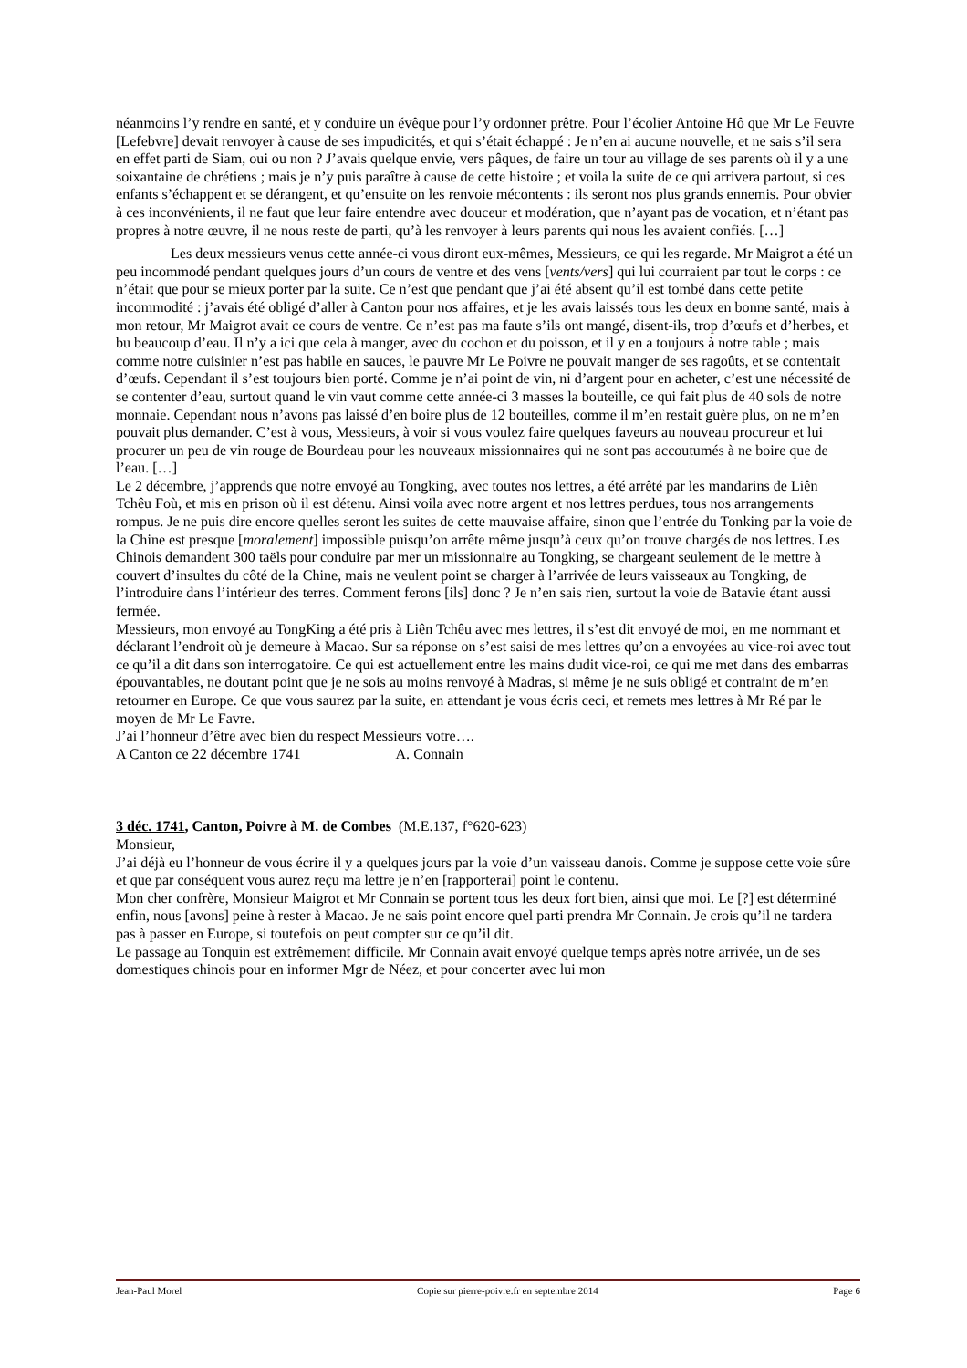néanmoins l’y rendre en santé, et y conduire un évêque pour l’y ordonner prêtre. Pour l’écolier Antoine Hô que Mr Le Feuvre [Lefebvre] devait renvoyer à cause de ses impudicités, et qui s’était échappé : Je n’en ai aucune nouvelle, et ne sais s’il sera en effet parti de Siam, oui ou non ? J’avais quelque envie, vers pâques, de faire un tour au village de ses parents où il y a une soixantaine de chrétiens ; mais je n’y puis paraître à cause de cette histoire ; et voila la suite de ce qui arrivera partout, si ces enfants s’échappent et se dérangent, et qu’ensuite on les renvoie mécontents : ils seront nos plus grands ennemis. Pour obvier à ces inconvénients, il ne faut que leur faire entendre avec douceur et modération, que n’ayant pas de vocation, et n’étant pas propres à notre œuvre, il ne nous reste de parti, qu’à les renvoyer à leurs parents qui nous les avaient confiés. […]
Les deux messieurs venus cette année-ci vous diront eux-mêmes, Messieurs, ce qui les regarde. Mr Maigrot a été un peu incommodé pendant quelques jours d’un cours de ventre et des vens [vents/vers] qui lui courraient par tout le corps : ce n’était que pour se mieux porter par la suite. Ce n’est que pendant que j’ai été absent qu’il est tombé dans cette petite incommodité : j’avais été obligé d’aller à Canton pour nos affaires, et je les avais laissés tous les deux en bonne santé, mais à mon retour, Mr Maigrot avait ce cours de ventre. Ce n’est pas ma faute s’ils ont mangé, disent-ils, trop d’œufs et d’herbes, et bu beaucoup d’eau. Il n’y a ici que cela à manger, avec du cochon et du poisson, et il y en a toujours à notre table ; mais comme notre cuisinier n’est pas habile en sauces, le pauvre Mr Le Poivre ne pouvait manger de ses ragoûts, et se contentait d’œufs. Cependant il s’est toujours bien porté. Comme je n’ai point de vin, ni d’argent pour en acheter, c’est une nécessité de se contenter d’eau, surtout quand le vin vaut comme cette année-ci 3 masses la bouteille, ce qui fait plus de 40 sols de notre monnaie. Cependant nous n’avons pas laissé d’en boire plus de 12 bouteilles, comme il m’en restait guère plus, on ne m’en pouvait plus demander. C’est à vous, Messieurs, à voir si vous voulez faire quelques faveurs au nouveau procureur et lui procurer un peu de vin rouge de Bourdeau pour les nouveaux missionnaires qui ne sont pas accoutumés à ne boire que de l’eau. […]
Le 2 décembre, j’apprends que notre envoyé au Tongking, avec toutes nos lettres, a été arrêté par les mandarins de Liên Tchêu Foù, et mis en prison où il est détenu. Ainsi voila avec notre argent et nos lettres perdues, tous nos arrangements rompus. Je ne puis dire encore quelles seront les suites de cette mauvaise affaire, sinon que l’entrée du Tonking par la voie de la Chine est presque [moralement] impossible puisqu’on arrête même jusqu’à ceux qu’on trouve chargés de nos lettres. Les Chinois demandent 300 taëls pour conduire par mer un missionnaire au Tongking, se chargeant seulement de le mettre à couvert d’insultes du côté de la Chine, mais ne veulent point se charger à l’arrivée de leurs vaisseaux au Tongking, de l’introduire dans l’intérieur des terres. Comment ferons [ils] donc ? Je n’en sais rien, surtout la voie de Batavie étant aussi fermée.
Messieurs, mon envoyé au TongKing a été pris à Liên Tchêu avec mes lettres, il s’est dit envoyé de moi, en me nommant et déclarant l’endroit où je demeure à Macao. Sur sa réponse on s’est saisi de mes lettres qu’on a envoyées au vice-roi avec tout ce qu’il a dit dans son interrogatoire. Ce qui est actuellement entre les mains dudit vice-roi, ce qui me met dans des embarras épouvantables, ne doutant point que je ne sois au moins renvoyé à Madras, si même je ne suis obligé et contraint de m’en retourner en Europe. Ce que vous saurez par la suite, en attendant je vous écris ceci, et remets mes lettres à Mr Ré par le moyen de Mr Le Favre.
J’ai l’honneur d’être avec bien du respect Messieurs votre….
A Canton ce 22 décembre 1741 A. Connain
3 déc. 1741, Canton, Poivre à M. de Combes (M.E.137, f°620-623)
Monsieur,
J’ai déjà eu l’honneur de vous écrire il y a quelques jours par la voie d’un vaisseau danois. Comme je suppose cette voie sûre et que par conséquent vous aurez reçu ma lettre je n’en [rapporterai] point le contenu.
Mon cher confrère, Monsieur Maigrot et Mr Connain se portent tous les deux fort bien, ainsi que moi. Le [?] est déterminé enfin, nous [avons] peine à rester à Macao. Je ne sais point encore quel parti prendra Mr Connain. Je crois qu’il ne tardera pas à passer en Europe, si toutefois on peut compter sur ce qu’il dit.
Le passage au Tonquin est extrêmement difficile. Mr Connain avait envoyé quelque temps après notre arrivée, un de ses domestiques chinois pour en informer Mgr de Néez, et pour concerter avec lui mon
Jean-Paul Morel Copie sur pierre-poivre.fr en septembre 2014 Page 6